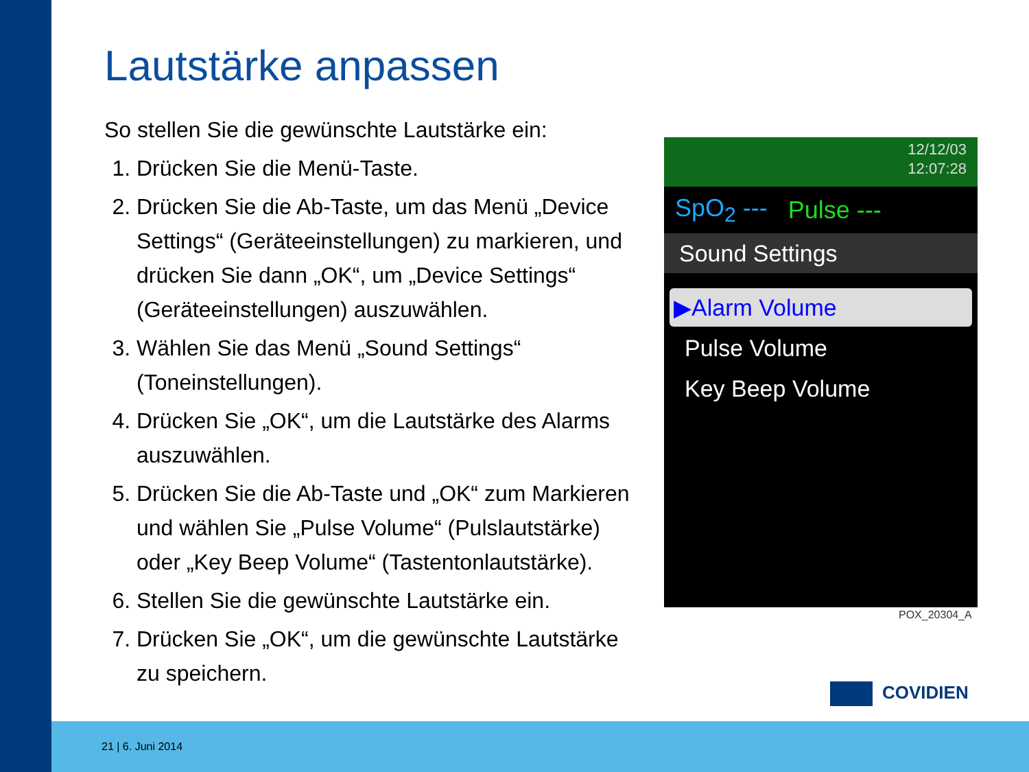Lautstärke anpassen
So stellen Sie die gewünschte Lautstärke ein:
1. Drücken Sie die Menü-Taste.
2. Drücken Sie die Ab-Taste, um das Menü „Device Settings“ (Geräteeinstellungen) zu markieren, und drücken Sie dann „OK“, um „Device Settings“ (Geräteeinstellungen) auszuwählen.
3. Wählen Sie das Menü „Sound Settings“ (Toneinstellungen).
4. Drücken Sie „OK“, um die Lautstärke des Alarms auszuwählen.
5. Drücken Sie die Ab-Taste und „OK“ zum Markieren und wählen Sie „Pulse Volume“ (Pulslautstärke) oder „Key Beep Volume“ (Tastentonlautstärke).
6. Stellen Sie die gewünschte Lautstärke ein.
7. Drücken Sie „OK“, um die gewünschte Lautstärke zu speichern.
12/12/03
12:07:28
SpO<sub>2</sub> --- Pulse ---
Sound Settings
▶Alarm Volume
Pulse Volume
Key Beep Volume
POX_20304_A
COVIDIEN
21 | 6. Juni 2014